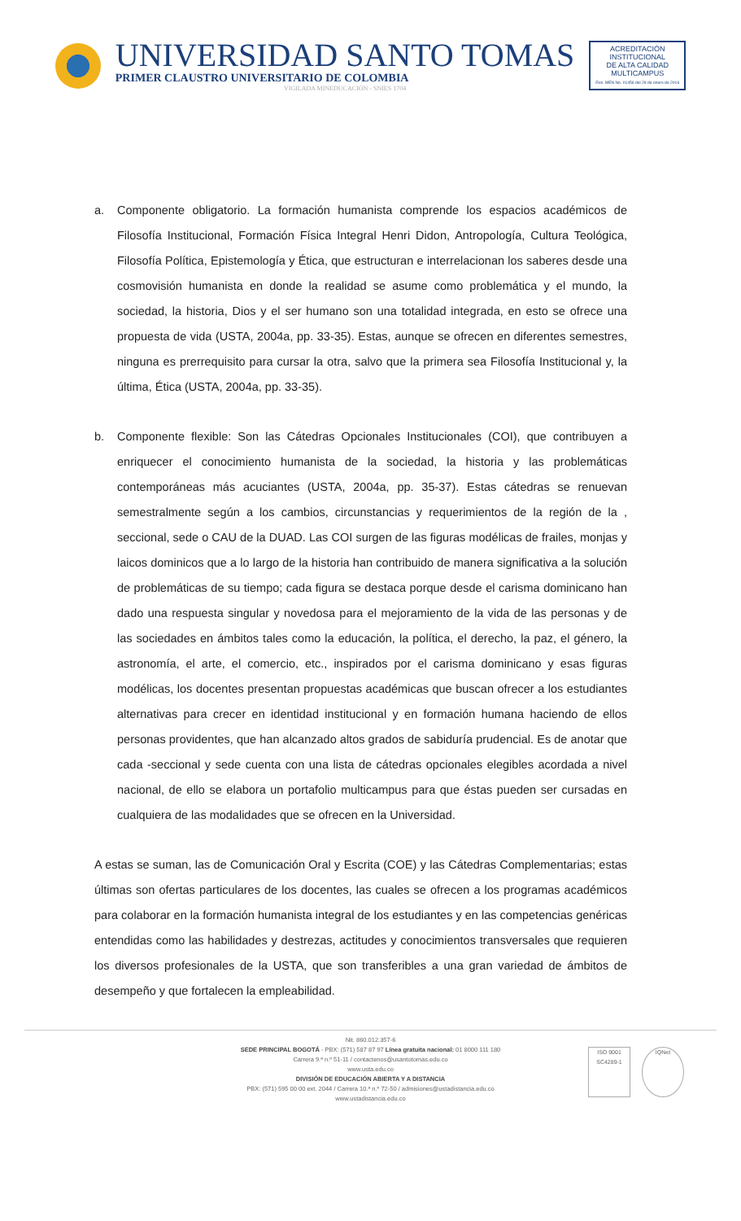UNIVERSIDAD SANTO TOMAS
PRIMER CLAUSTRO UNIVERSITARIO DE COLOMBIA
VIGILADA MINEDUCACIÓN - SNIES 1704
ACREDITACIÓN
INSTITUCIONAL
DE ALTA CALIDAD
MULTICAMPUS
Res. MEN No. 01456 del 29 de enero de 2016
a. Componente obligatorio. La formación humanista comprende los espacios académicos de Filosofía Institucional, Formación Física Integral Henri Didon, Antropología, Cultura Teológica, Filosofía Política, Epistemología y Ética, que estructuran e interrelacionan los saberes desde una cosmovisión humanista en donde la realidad se asume como problemática y el mundo, la sociedad, la historia, Dios y el ser humano son una totalidad integrada, en esto se ofrece una propuesta de vida (USTA, 2004a, pp. 33-35). Estas, aunque se ofrecen en diferentes semestres, ninguna es prerrequisito para cursar la otra, salvo que la primera sea Filosofía Institucional y, la última, Ética (USTA, 2004a, pp. 33-35).
b. Componente flexible: Son las Cátedras Opcionales Institucionales (COI), que contribuyen a enriquecer el conocimiento humanista de la sociedad, la historia y las problemáticas contemporáneas más acuciantes (USTA, 2004a, pp. 35-37). Estas cátedras se renuevan semestralmente según a los cambios, circunstancias y requerimientos de la región de la , seccional, sede o CAU de la DUAD. Las COI surgen de las figuras modélicas de frailes, monjas y laicos dominicos que a lo largo de la historia han contribuido de manera significativa a la solución de problemáticas de su tiempo; cada figura se destaca porque desde el carisma dominicano han dado una respuesta singular y novedosa para el mejoramiento de la vida de las personas y de las sociedades en ámbitos tales como la educación, la política, el derecho, la paz, el género, la astronomía, el arte, el comercio, etc., inspirados por el carisma dominicano y esas figuras modélicas, los docentes presentan propuestas académicas que buscan ofrecer a los estudiantes alternativas para crecer en identidad institucional y en formación humana haciendo de ellos personas providentes, que han alcanzado altos grados de sabiduría prudencial. Es de anotar que cada -seccional y sede cuenta con una lista de cátedras opcionales elegibles acordada a nivel nacional, de ello se elabora un portafolio multicampus para que éstas pueden ser cursadas en cualquiera de las modalidades que se ofrecen en la Universidad.
A estas se suman, las de Comunicación Oral y Escrita (COE) y las Cátedras Complementarias; estas últimas son ofertas particulares de los docentes, las cuales se ofrecen a los programas académicos para colaborar en la formación humanista integral de los estudiantes y en las competencias genéricas entendidas como las habilidades y destrezas, actitudes y conocimientos transversales que requieren los diversos profesionales de la USTA, que son transferibles a una gran variedad de ámbitos de desempeño y que fortalecen la empleabilidad.
Nit. 860.012.357-6
SEDE PRINCIPAL BOGOTÁ - PBX: (571) 587 87 97 Línea gratuita nacional: 01 8000 111 180
Carrera 9.ª n.º 51-11 / contactenos@usantotomas.edu.co
www.usta.edu.co
DIVISIÓN DE EDUCACIÓN ABIERTA Y A DISTANCIA
PBX: (571) 595 00 00 ext. 2044 / Carrera 10.ª n.º 72-50 / admisiones@ustadistancia.edu.co
www.ustadistancia.edu.co
ISO 9001
SC4289-1
IQNet